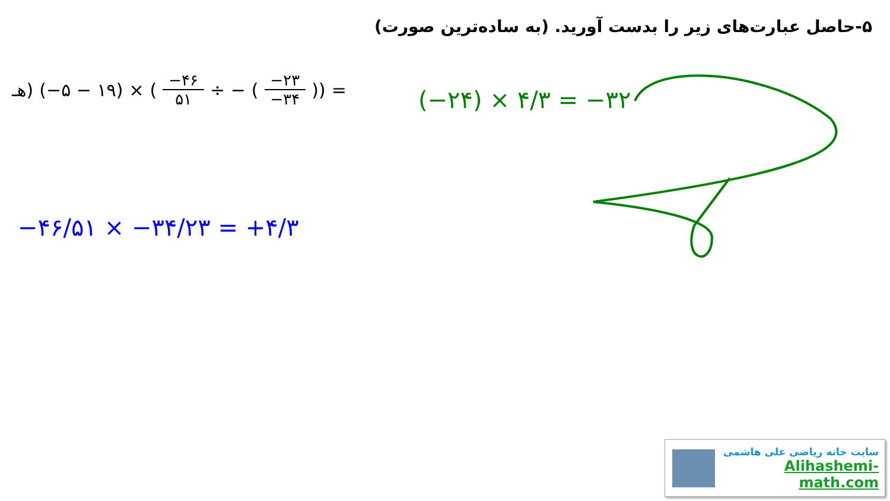۵-حاصل عبارت‌های زیر را بدست آورید. (به ساده‌ترین صورت)
هـ) (−۵ − ۱۹) × (−۴۶ ۵۱ ÷ − (−۲۳ −۳۴)) =
(−۲۴) × ۴/۳ = −۳۲
−۴۶/۵۱ × −۳۴/۲۳ = +۴/۳
سایت خانه ریاضی علی هاشمی
Alihashemi-math.com